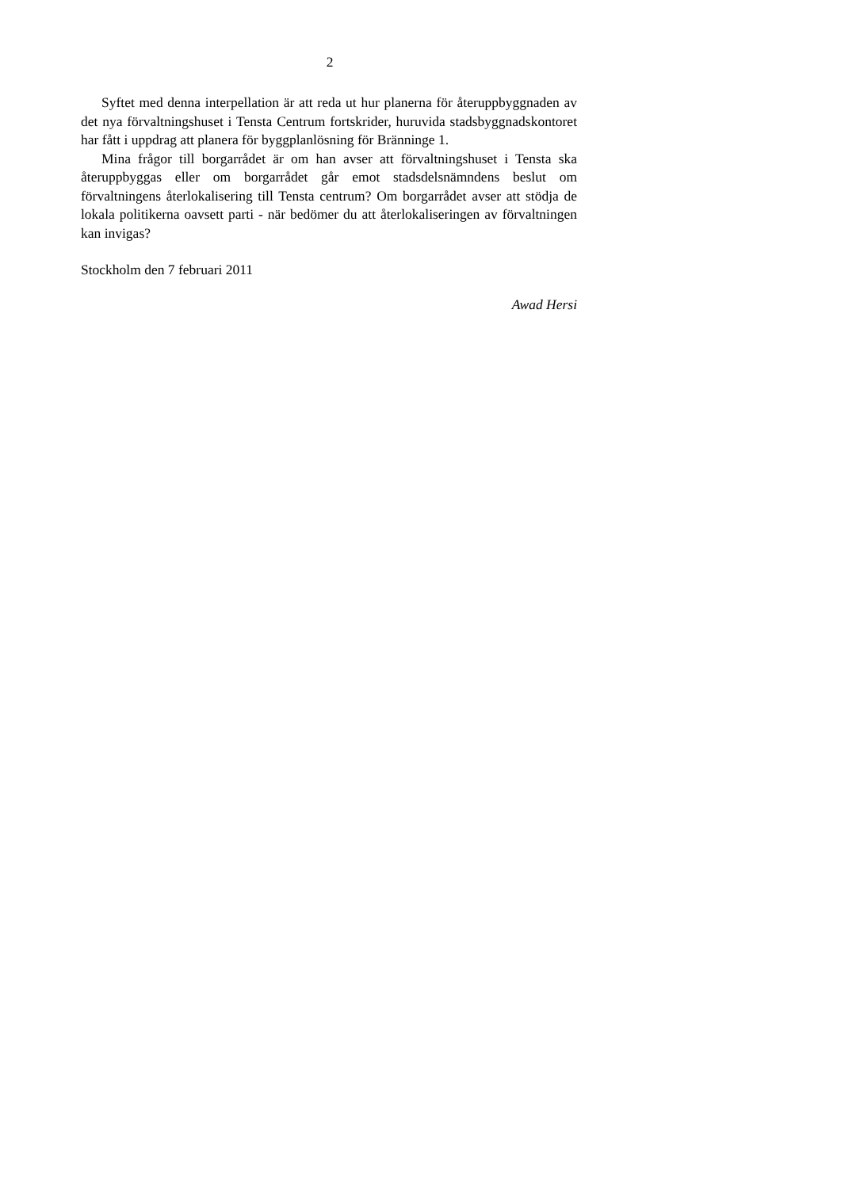2
Syftet med denna interpellation är att reda ut hur planerna för återuppbygg­naden av det nya förvaltningshuset i Tensta Centrum fortskrider, huruvida stadsbyggnadskontoret har fått i uppdrag att planera för byggplanlösning för Bränninge 1.
Mina frågor till borgarrådet är om han avser att förvaltningshuset i Tensta ska återuppbyggas eller om borgarrådet går emot stadsdelsnämndens beslut om förvaltningens återlokalisering till Tensta centrum? Om borgarrådet avser att stödja de lokala politikerna oavsett parti - när bedömer du att återlokalisering­en av förvaltningen kan invigas?
Stockholm den 7 februari 2011
Awad Hersi